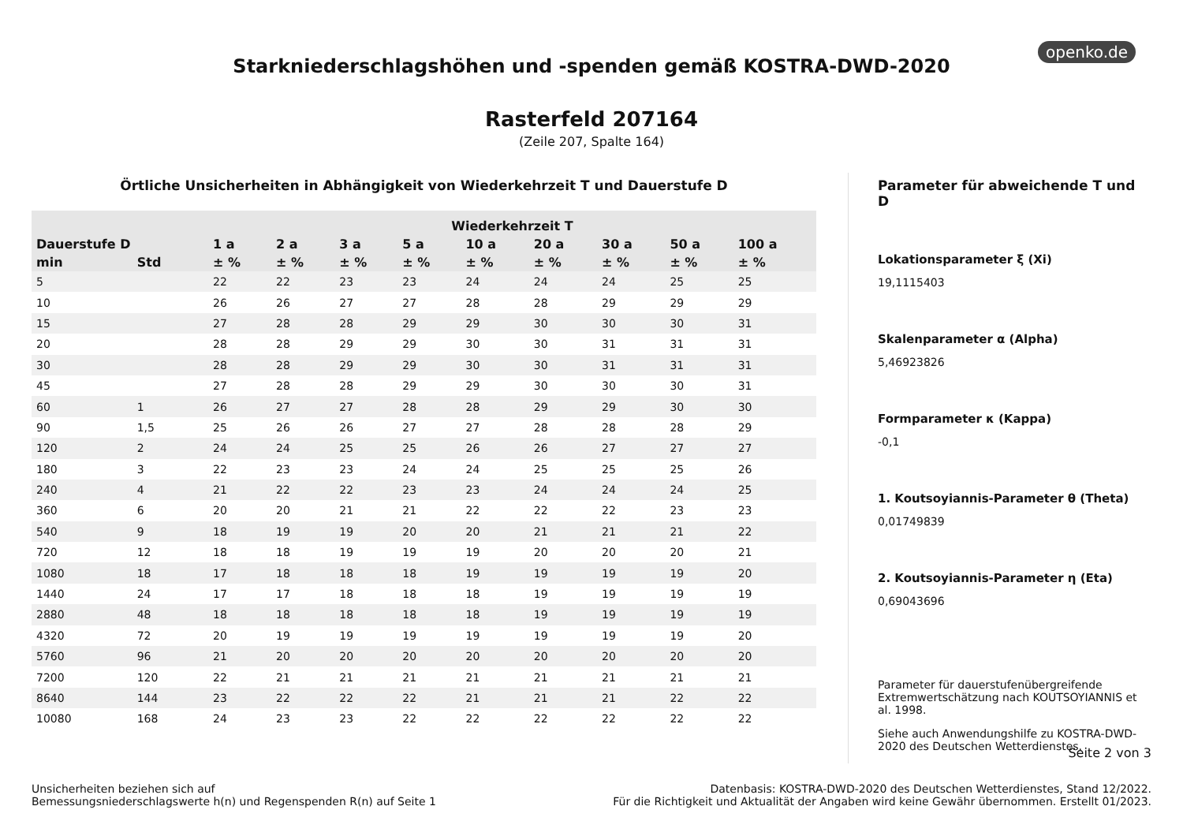openko.de
Starkniederschlagshöhen und -spenden gemäß KOSTRA-DWD-2020
Rasterfeld 207164
(Zeile 207, Spalte 164)
Örtliche Unsicherheiten in Abhängigkeit von Wiederkehrzeit T und Dauerstufe D
| | | Wiederkehrzeit T | | | | | | | | |
| --- | --- | --- | --- | --- | --- | --- | --- | --- | --- | --- |
| Dauerstufe D | | 1 a | 2 a | 3 a | 5 a | 10 a | 20 a | 30 a | 50 a | 100 a |
| min | Std | ± % | ± % | ± % | ± % | ± % | ± % | ± % | ± % | ± % |
| 5 | | 22 | 22 | 23 | 23 | 24 | 24 | 24 | 25 | 25 |
| 10 | | 26 | 26 | 27 | 27 | 28 | 28 | 29 | 29 | 29 |
| 15 | | 27 | 28 | 28 | 29 | 29 | 30 | 30 | 30 | 31 |
| 20 | | 28 | 28 | 29 | 29 | 30 | 30 | 31 | 31 | 31 |
| 30 | | 28 | 28 | 29 | 29 | 30 | 30 | 31 | 31 | 31 |
| 45 | | 27 | 28 | 28 | 29 | 29 | 30 | 30 | 30 | 31 |
| 60 | 1 | 26 | 27 | 27 | 28 | 28 | 29 | 29 | 30 | 30 |
| 90 | 1,5 | 25 | 26 | 26 | 27 | 27 | 28 | 28 | 28 | 29 |
| 120 | 2 | 24 | 24 | 25 | 25 | 26 | 26 | 27 | 27 | 27 |
| 180 | 3 | 22 | 23 | 23 | 24 | 24 | 25 | 25 | 25 | 26 |
| 240 | 4 | 21 | 22 | 22 | 23 | 23 | 24 | 24 | 24 | 25 |
| 360 | 6 | 20 | 20 | 21 | 21 | 22 | 22 | 22 | 23 | 23 |
| 540 | 9 | 18 | 19 | 19 | 20 | 20 | 21 | 21 | 21 | 22 |
| 720 | 12 | 18 | 18 | 19 | 19 | 19 | 20 | 20 | 20 | 21 |
| 1080 | 18 | 17 | 18 | 18 | 18 | 19 | 19 | 19 | 19 | 20 |
| 1440 | 24 | 17 | 17 | 18 | 18 | 18 | 19 | 19 | 19 | 19 |
| 2880 | 48 | 18 | 18 | 18 | 18 | 18 | 19 | 19 | 19 | 19 |
| 4320 | 72 | 20 | 19 | 19 | 19 | 19 | 19 | 19 | 19 | 20 |
| 5760 | 96 | 21 | 20 | 20 | 20 | 20 | 20 | 20 | 20 | 20 |
| 7200 | 120 | 22 | 21 | 21 | 21 | 21 | 21 | 21 | 21 | 21 |
| 8640 | 144 | 23 | 22 | 22 | 22 | 21 | 21 | 21 | 22 | 22 |
| 10080 | 168 | 24 | 23 | 23 | 22 | 22 | 22 | 22 | 22 | 22 |
Parameter für abweichende T und D
Lokationsparameter ξ (Xi)
19,1115403
Skalenparameter α (Alpha)
5,46923826
Formparameter κ (Kappa)
-0,1
1. Koutsoyiannis-Parameter θ (Theta)
0,01749839
2. Koutsoyiannis-Parameter η (Eta)
0,69043696
Parameter für dauerstufenübergreifende Extremwertschätzung nach KOUTSOYIANNIS et al. 1998.
Siehe auch Anwendungshilfe zu KOSTRA-DWD-2020 des Deutschen Wetterdienstes.
Seite 2 von 3
Unsicherheiten beziehen sich auf
Bemessungsniederschlagswerte h(n) und Regenspenden R(n) auf Seite 1
Datenbasis: KOSTRA-DWD-2020 des Deutschen Wetterdienstes, Stand 12/2022.
Für die Richtigkeit und Aktualität der Angaben wird keine Gewähr übernommen. Erstellt 01/2023.